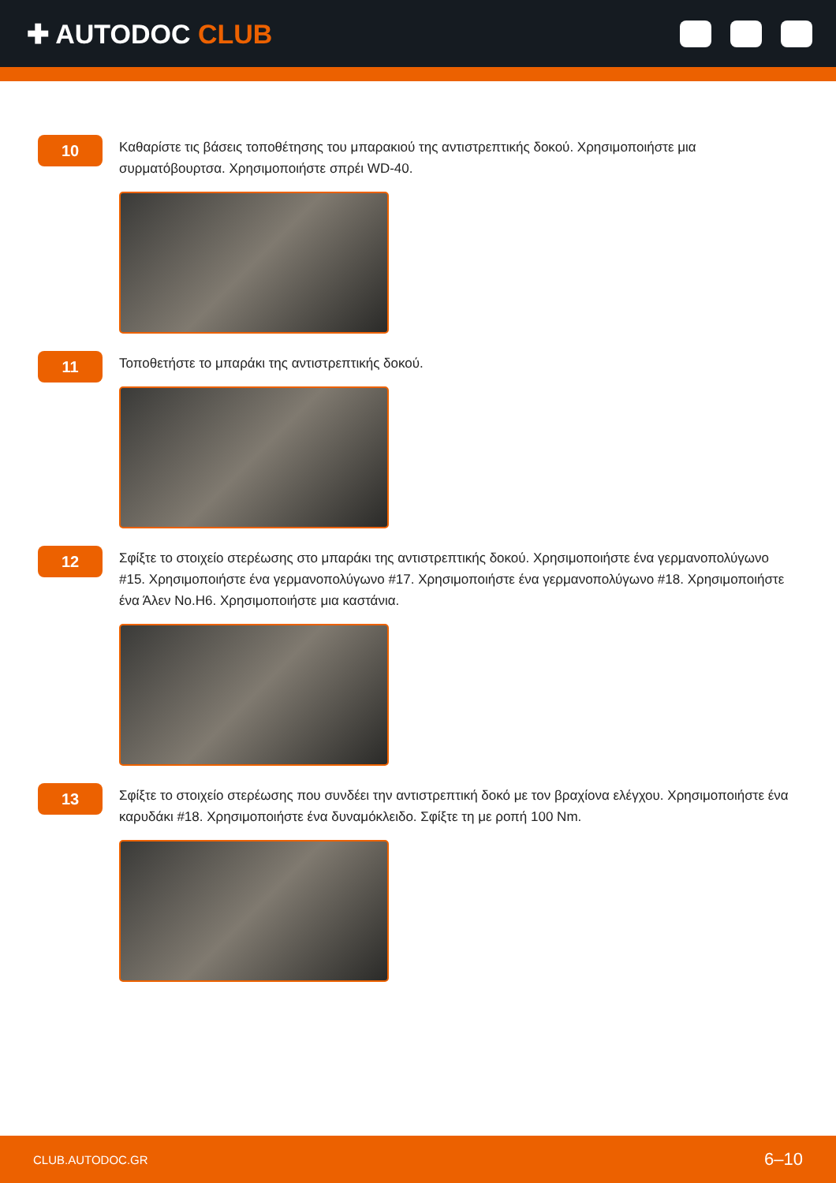✚ AUTODOC CLUB
10
Καθαρίστε τις βάσεις τοποθέτησης του μπαρακιού της αντιστρεπτικής δοκού. Χρησιμοποιήστε μια συρματόβουρτσα. Χρησιμοποιήστε σπρέι WD-40.
11
Τοποθετήστε το μπαράκι της αντιστρεπτικής δοκού.
12
Σφίξτε το στοιχείο στερέωσης στο μπαράκι της αντιστρεπτικής δοκού. Χρησιμοποιήστε ένα γερμανοπολύγωνο #15. Χρησιμοποιήστε ένα γερμανοπολύγωνο #17. Χρησιμοποιήστε ένα γερμανοπολύγωνο #18. Χρησιμοποιήστε ένα Άλεν No.H6. Χρησιμοποιήστε μια καστάνια.
13
Σφίξτε το στοιχείο στερέωσης που συνδέει την αντιστρεπτική δοκό με τον βραχίονα ελέγχου. Χρησιμοποιήστε ένα καρυδάκι #18. Χρησιμοποιήστε ένα δυναμόκλειδο. Σφίξτε τη με ροπή 100 Nm.
CLUB.AUTODOC.GR 6–10